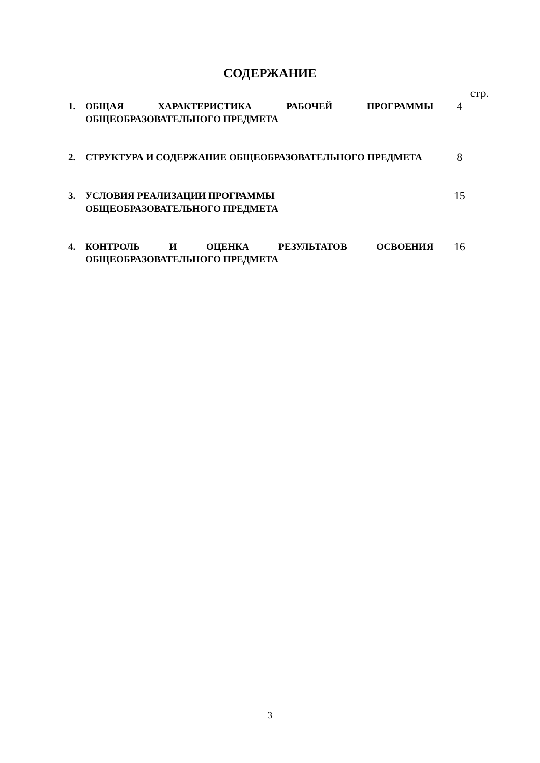СОДЕРЖАНИЕ
стр.
1. ОБЩАЯ ХАРАКТЕРИСТИКА РАБОЧЕЙ ПРОГРАММЫ ОБЩЕОБРАЗОВАТЕЛЬНОГО ПРЕДМЕТА
4
2. СТРУКТУРА И СОДЕРЖАНИЕ ОБЩЕОБРАЗОВАТЕЛЬНОГО ПРЕДМЕТА
8
3. УСЛОВИЯ РЕАЛИЗАЦИИ ПРОГРАММЫ
ОБЩЕОБРАЗОВАТЕЛЬНОГО ПРЕДМЕТА
15
4. КОНТРОЛЬ И ОЦЕНКА РЕЗУЛЬТАТОВ ОСВОЕНИЯ ОБЩЕОБРАЗОВАТЕЛЬНОГО ПРЕДМЕТА
16
3